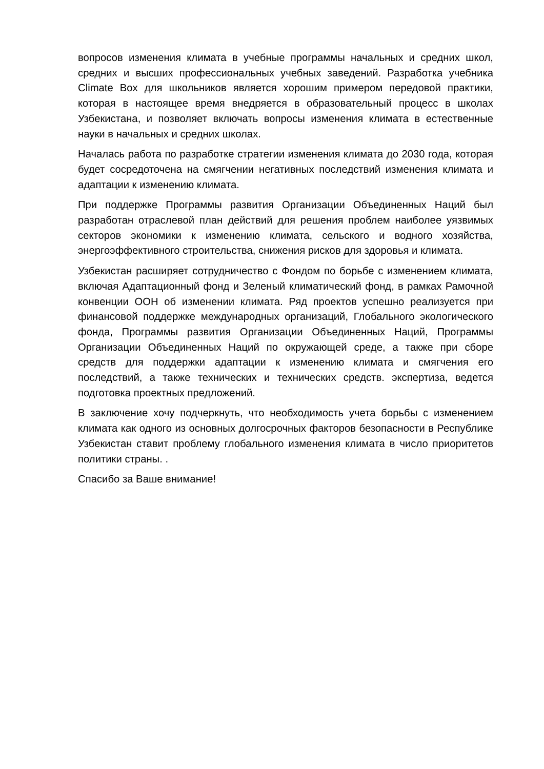вопросов изменения климата в учебные программы начальных и средних школ, средних и высших профессиональных учебных заведений. Разработка учебника Climate Box для школьников является хорошим примером передовой практики, которая в настоящее время внедряется в образовательный процесс в школах Узбекистана, и позволяет включать вопросы изменения климата в естественные науки в начальных и средних школах.
Началась работа по разработке стратегии изменения климата до 2030 года, которая будет сосредоточена на смягчении негативных последствий изменения климата и адаптации к изменению климата.
При поддержке Программы развития Организации Объединенных Наций был разработан отраслевой план действий для решения проблем наиболее уязвимых секторов экономики к изменению климата, сельского и водного хозяйства, энергоэффективного строительства, снижения рисков для здоровья и климата.
Узбекистан расширяет сотрудничество с Фондом по борьбе с изменением климата, включая Адаптационный фонд и Зеленый климатический фонд, в рамках Рамочной конвенции ООН об изменении климата. Ряд проектов успешно реализуется при финансовой поддержке международных организаций, Глобального экологического фонда, Программы развития Организации Объединенных Наций, Программы Организации Объединенных Наций по окружающей среде, а также при сборе средств для поддержки адаптации к изменению климата и смягчения его последствий, а также технических и технических средств. экспертиза, ведется подготовка проектных предложений.
В заключение хочу подчеркнуть, что необходимость учета борьбы с изменением климата как одного из основных долгосрочных факторов безопасности в Республике Узбекистан ставит проблему глобального изменения климата в число приоритетов политики страны. .
Спасибо за Ваше внимание!